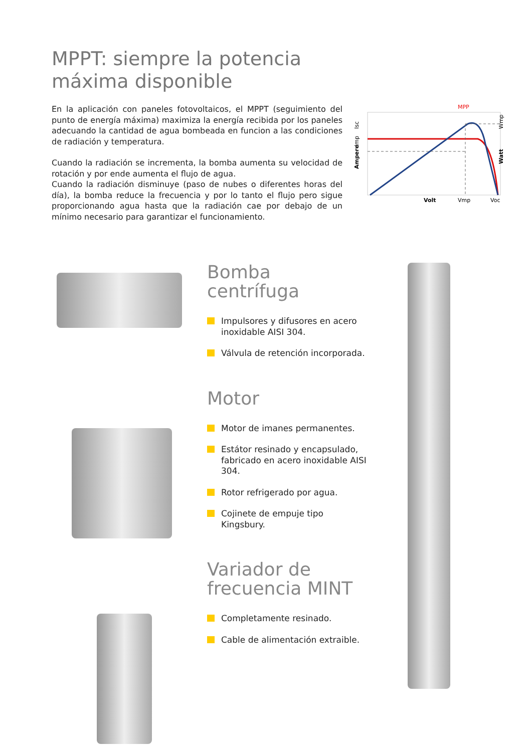MPPT: siempre la potencia
máxima disponible
En la aplicación con paneles fotovoltaicos, el MPPT (seguimiento del punto de energía máxima) maximiza la energía recibida por los paneles adecuando la cantidad de agua bombeada en funcion a las condiciones de radiación y temperatura.
Cuando la radiación se incrementa, la bomba aumenta su velocidad de rotación y por ende aumenta el flujo de agua.
Cuando la radiación disminuye (paso de nubes o diferentes horas del día), la bomba reduce la frecuencia y por lo tanto el flujo pero sigue proporcionando agua hasta que la radiación cae por debajo de un mínimo necesario para garantizar el funcionamiento.
MPP
Volt
Vmp
Voc
Ampere
Imp
Isc
Watt
Wmp
Bomba
centrífuga
Impulsores y difusores en acero inoxidable AISI 304.
Válvula de retención incorporada.
Motor
Motor de imanes permanentes.
Estátor resinado y encapsulado, fabricado en acero inoxidable AISI 304.
Rotor refrigerado por agua.
Cojinete de empuje tipo Kingsbury.
Variador de
frecuencia MINT
Completamente resinado.
Cable de alimentación extraible.